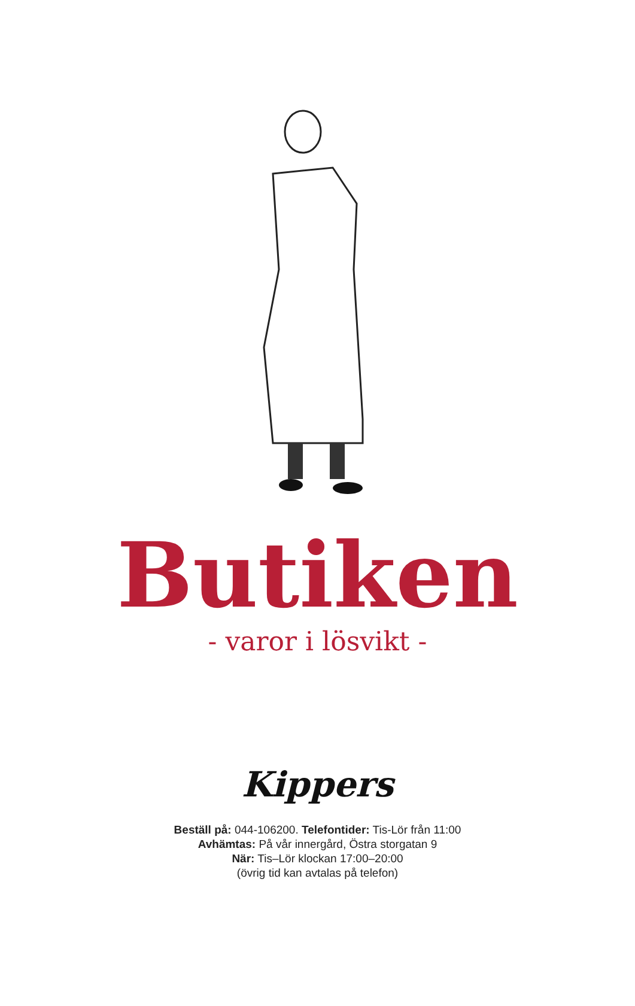Butiken
- varor i lösvikt -
Kippers
Beställ på: 044-106200. Telefontider: Tis-Lör från 11:00
Avhämtas: På vår innergård, Östra storgatan 9
När: Tis–Lör klockan 17:00–20:00
(övrig tid kan avtalas på telefon)